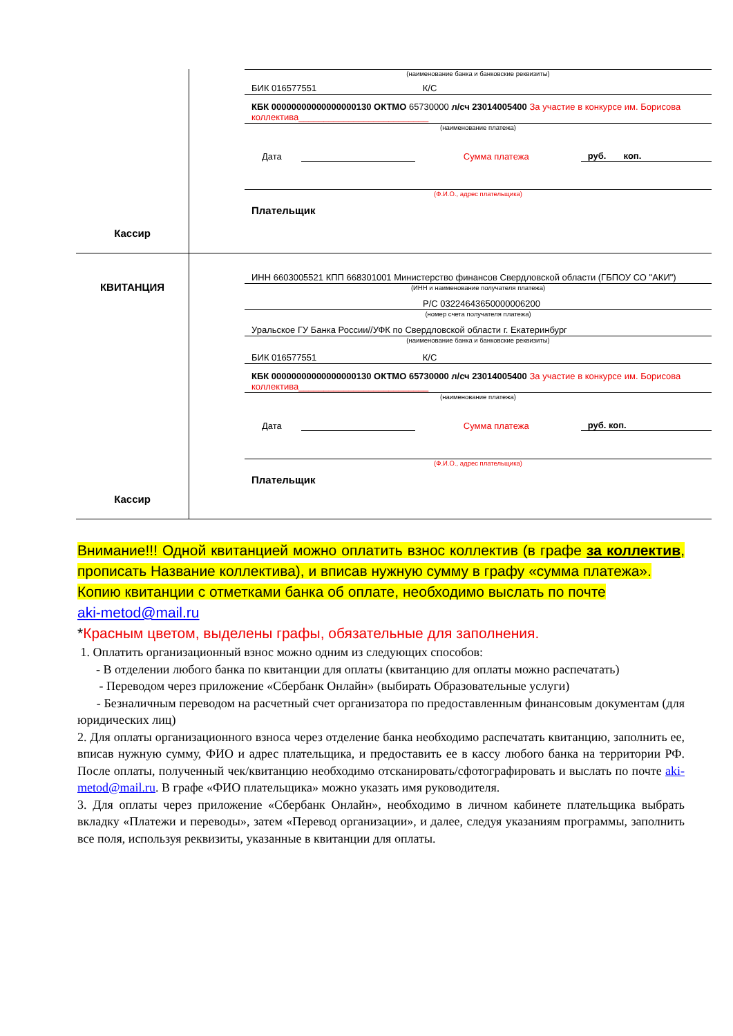| Кассир | (наименование банка и банковские реквизиты) БИК 016577551 К/С КБК 00000000000000000130 ОКТМО 65730000 л/сч 23014005400 За участие в конкурсе им. Борисова коллектива__________________________ (наименование платежа) Дата Сумма платежа руб. коп. (Ф.И.О., адрес плательщика) Плательщик |
| КВИТАНЦИЯ Кассир | ИНН 6603005521 КПП 668301001 Министерство финансов Свердловской области (ГБПОУ СО "АКИ") (ИНН и наименование получателя платежа) Р/С 03224643650000006200 (номер счета получателя платежа) Уральское ГУ Банка России//УФК по Свердловской области г. Екатеринбург (наименование банка и банковские реквизиты) БИК 016577551 К/С КБК 00000000000000000130 ОКТМО 65730000 л/сч 23014005400 За участие в конкурсе им. Борисова коллектива__________________________ (наименование платежа) Дата Сумма платежа руб. коп. (Ф.И.О., адрес плательщика) Плательщик |
Внимание!!! Одной квитанцией можно оплатить взнос коллектив (в графе за коллектив, прописать Название коллектива), и вписав нужную сумму в графу «сумма платежа».
Копию квитанции с отметками банка об оплате, необходимо выслать по почте
aki-metod@mail.ru
*Красным цветом, выделены графы, обязательные для заполнения.
1. Оплатить организационный взнос можно одним из следующих способов:
- В отделении любого банка по квитанции для оплаты (квитанцию для оплаты можно распечатать)
- Переводом через приложение «Сбербанк Онлайн» (выбирать Образовательные услуги)
- Безналичным переводом на расчетный счет организатора по предоставленным финансовым документам (для юридических лиц)
2. Для оплаты организационного взноса через отделение банка необходимо распечатать квитанцию, заполнить ее, вписав нужную сумму, ФИО и адрес плательщика, и предоставить ее в кассу любого банка на территории РФ. После оплаты, полученный чек/квитанцию необходимо отсканировать/сфотографировать и выслать по почте aki-metod@mail.ru. В графе «ФИО плательщика» можно указать имя руководителя.
3. Для оплаты через приложение «Сбербанк Онлайн», необходимо в личном кабинете плательщика выбрать вкладку «Платежи и переводы», затем «Перевод организации», и далее, следуя указаниям программы, заполнить все поля, используя реквизиты, указанные в квитанции для оплаты.